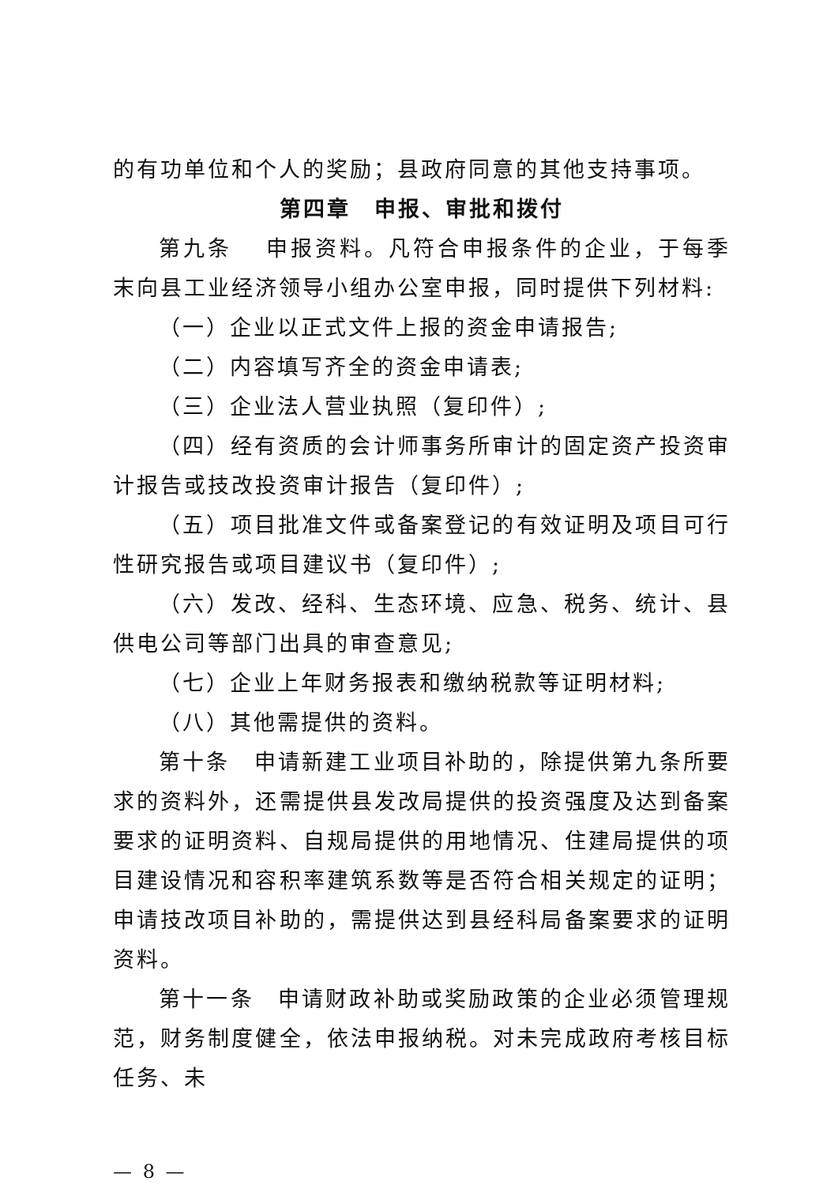的有功单位和个人的奖励；县政府同意的其他支持事项。
第四章　申报、审批和拨付
第九条　 申报资料。凡符合申报条件的企业，于每季末向县工业经济领导小组办公室申报，同时提供下列材料:
（一）企业以正式文件上报的资金申请报告;
（二）内容填写齐全的资金申请表;
（三）企业法人营业执照（复印件）;
（四）经有资质的会计师事务所审计的固定资产投资审计报告或技改投资审计报告（复印件）;
（五）项目批准文件或备案登记的有效证明及项目可行性研究报告或项目建议书（复印件）;
（六）发改、经科、生态环境、应急、税务、统计、县供电公司等部门出具的审查意见;
（七）企业上年财务报表和缴纳税款等证明材料;
（八）其他需提供的资料。
第十条　申请新建工业项目补助的，除提供第九条所要求的资料外，还需提供县发改局提供的投资强度及达到备案要求的证明资料、自规局提供的用地情况、住建局提供的项目建设情况和容积率建筑系数等是否符合相关规定的证明；申请技改项目补助的，需提供达到县经科局备案要求的证明资料。
第十一条　申请财政补助或奖励政策的企业必须管理规范，财务制度健全，依法申报纳税。对未完成政府考核目标任务、未
— 8 —